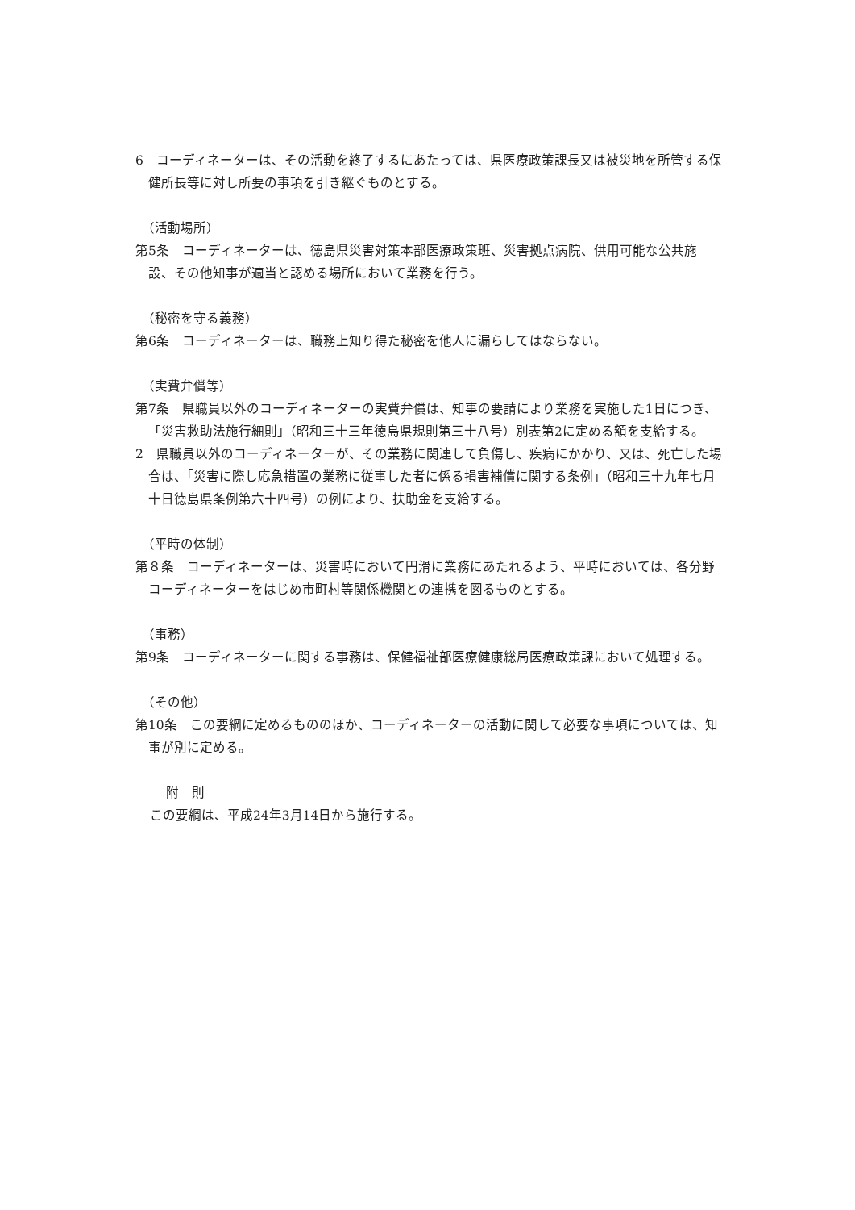6　コーディネーターは、その活動を終了するにあたっては、県医療政策課長又は被災地を所管する保健所長等に対し所要の事項を引き継ぐものとする。
（活動場所）
第5条　コーディネーターは、徳島県災害対策本部医療政策班、災害拠点病院、供用可能な公共施設、その他知事が適当と認める場所において業務を行う。
（秘密を守る義務）
第6条　コーディネーターは、職務上知り得た秘密を他人に漏らしてはならない。
（実費弁償等）
第7条　県職員以外のコーディネーターの実費弁償は、知事の要請により業務を実施した1日につき、「災害救助法施行細則」（昭和三十三年徳島県規則第三十八号）別表第2に定める額を支給する。
2　県職員以外のコーディネーターが、その業務に関連して負傷し、疾病にかかり、又は、死亡した場合は、「災害に際し応急措置の業務に従事した者に係る損害補償に関する条例」（昭和三十九年七月十日徳島県条例第六十四号）の例により、扶助金を支給する。
（平時の体制）
第８条　コーディネーターは、災害時において円滑に業務にあたれるよう、平時においては、各分野コーディネーターをはじめ市町村等関係機関との連携を図るものとする。
（事務）
第9条　コーディネーターに関する事務は、保健福祉部医療健康総局医療政策課において処理する。
（その他）
第10条　この要綱に定めるもののほか、コーディネーターの活動に関して必要な事項については、知事が別に定める。
附　則
この要綱は、平成24年3月14日から施行する。